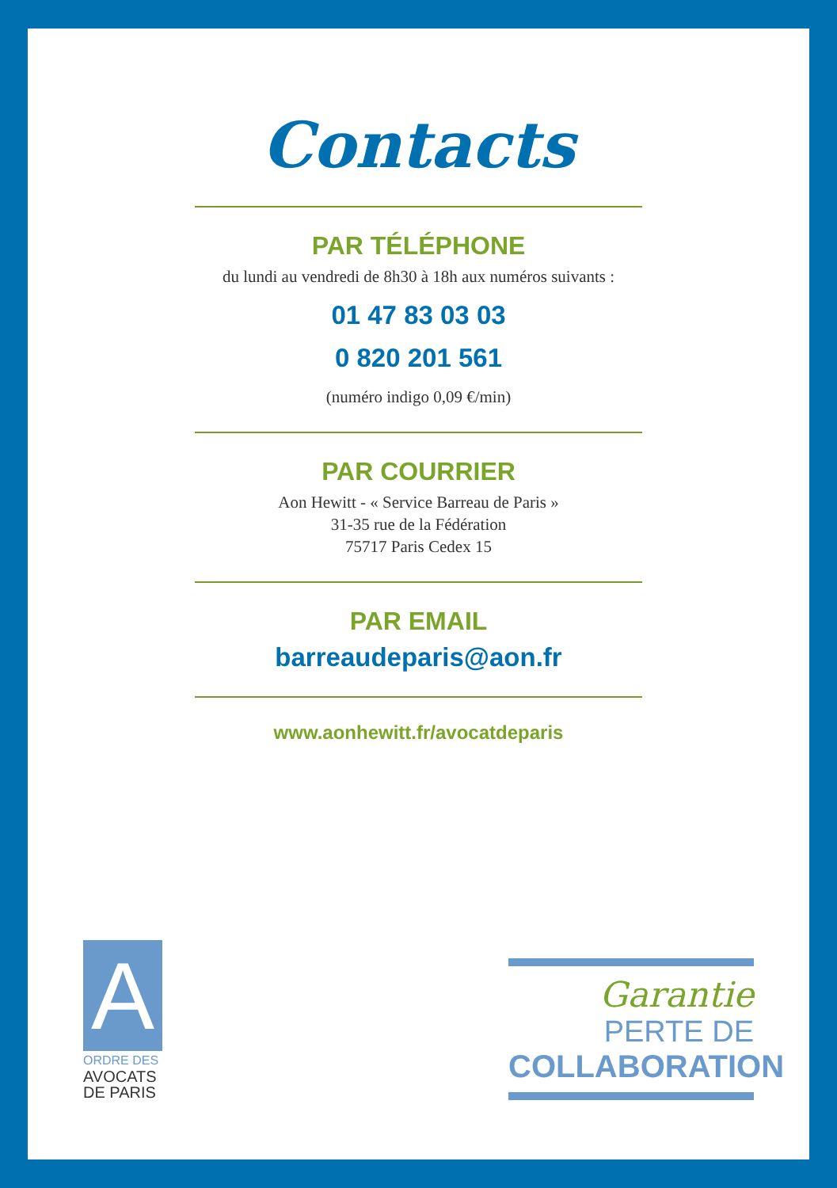Contacts
PAR TÉLÉPHONE
du lundi au vendredi de 8h30 à 18h aux numéros suivants :
01 47 83 03 03
0 820 201 561
(numéro indigo 0,09 €/min)
PAR COURRIER
Aon Hewitt - « Service Barreau de Paris »
31-35 rue de la Fédération
75717 Paris Cedex 15
PAR EMAIL
barreaudeparis@aon.fr
www.aonhewitt.fr/avocatdeparis
A
ORDRE DES
AVOCATS
DE PARIS
Garantie
PERTE DE
COLLABORATION